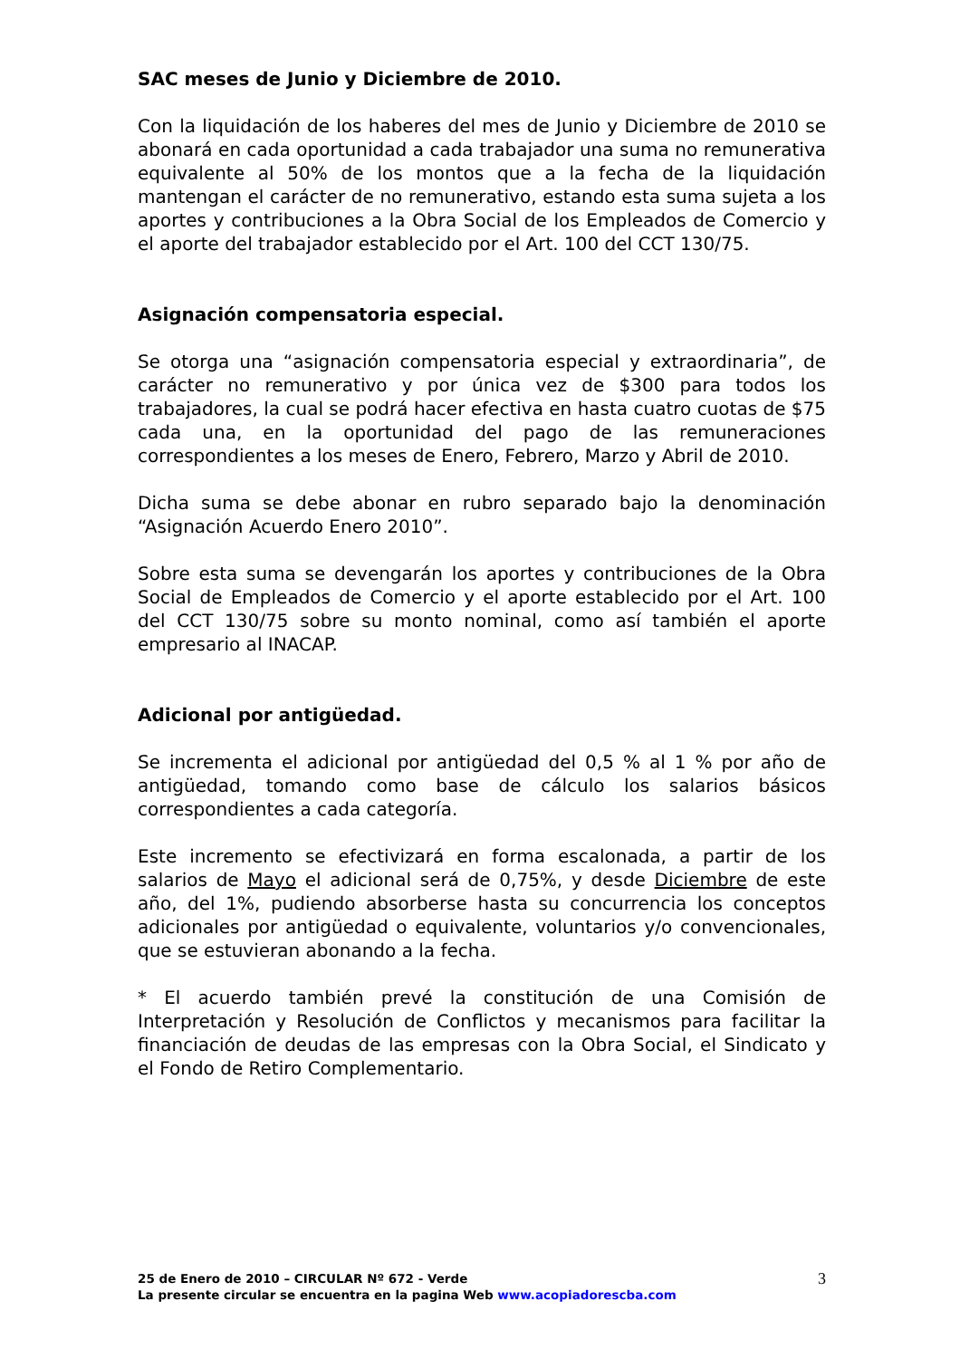SAC meses de Junio y Diciembre de 2010.
Con la liquidación de los haberes del mes de Junio y Diciembre de 2010 se abonará en cada oportunidad a cada trabajador una suma no remunerativa equivalente al 50% de los montos que a la fecha de la liquidación mantengan el carácter de no remunerativo, estando esta suma sujeta a los aportes y contribuciones a la Obra Social de los Empleados de Comercio y el aporte del trabajador establecido por el Art. 100 del CCT 130/75.
Asignación compensatoria especial.
Se otorga una “asignación compensatoria especial y extraordinaria”, de carácter no remunerativo y por única vez de $300 para todos los trabajadores, la cual se podrá hacer efectiva en hasta cuatro cuotas de $75 cada una, en la oportunidad del pago de las remuneraciones correspondientes a los meses de Enero, Febrero, Marzo y Abril de 2010.
Dicha suma se debe abonar en rubro separado bajo la denominación “Asignación Acuerdo Enero 2010”.
Sobre esta suma se devengarán los aportes y contribuciones de la Obra Social de Empleados de Comercio y el aporte establecido por el Art. 100 del CCT 130/75 sobre su monto nominal, como así también el aporte empresario al INACAP.
Adicional por antigüedad.
Se incrementa el adicional por antigüedad del 0,5 % al 1 % por año de antigüedad, tomando como base de cálculo los salarios básicos correspondientes a cada categoría.
Este incremento se efectivizará en forma escalonada, a partir de los salarios de Mayo el adicional será de 0,75%, y desde Diciembre de este año, del 1%, pudiendo absorberse hasta su concurrencia los conceptos adicionales por antigüedad o equivalente, voluntarios y/o convencionales, que se estuvieran abonando a la fecha.
* El acuerdo también prevé la constitución de una Comisión de Interpretación y Resolución de Conflictos y mecanismos para facilitar la financiación de deudas de las empresas con la Obra Social, el Sindicato y el Fondo de Retiro Complementario.
25 de Enero de 2010 – CIRCULAR Nº 672 - Verde
La presente circular se encuentra en la pagina Web www.acopiadorescba.com
3